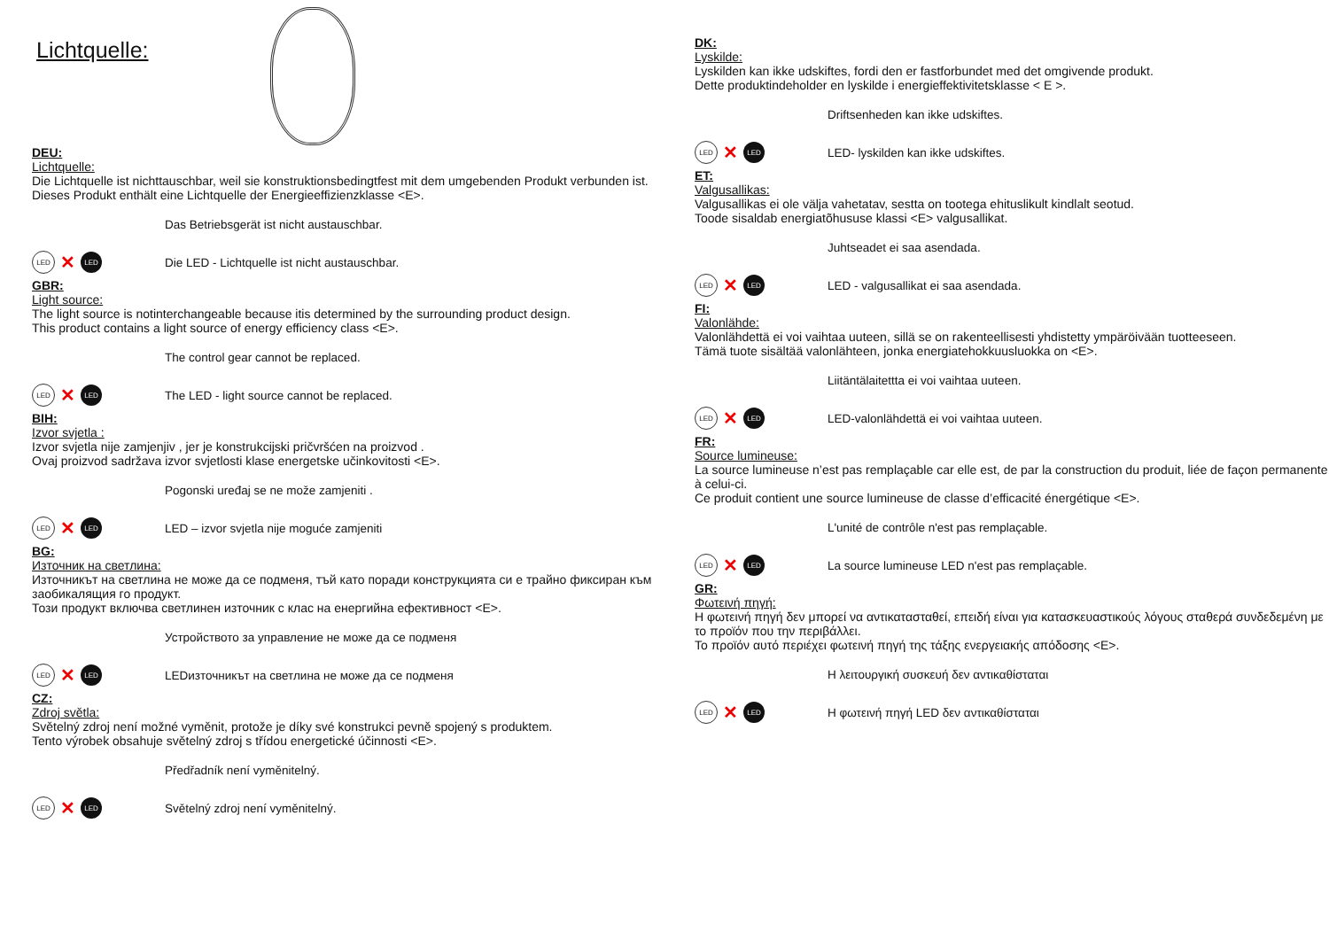Lichtquelle:
DEU:
Lichtquelle:
Die Lichtquelle ist nichttauschbar, weil sie konstruktionsbedingtfest mit dem umgebenden Produkt verbunden ist.
Dieses Produkt enthält eine Lichtquelle der Energieeffizienzklasse <E>.
Das Betriebsgerät ist nicht austauschbar.
LED ✕ LED
Die LED - Lichtquelle ist nicht austauschbar.
GBR:
Light source:
The light source is notinterchangeable because itis determined by the surrounding product design.
This product contains a light source of energy efficiency class <E>.
The control gear cannot be replaced.
LED ✕ LED
The LED - light source cannot be replaced.
BIH:
Izvor svjetla :
Izvor svjetla nije zamjenjiv , jer je konstrukcijski pričvršćen na proizvod .
Ovaj proizvod sadržava izvor svjetlosti klase energetske učinkovitosti <E>.
Pogonski uređaj se ne može zamjeniti .
LED ✕ LED
LED – izvor svjetla nije moguće zamjeniti
BG:
Източник на светлина:
Източникът на светлина не може да се подменя, тъй като поради конструкцията си е трайно фиксиран към заобикалящия го продукт.
Този продукт включва светлинен източник с клас на енергийна ефективност <E>.
Устройството за управление не може да се подменя
LED ✕ LED
LEDизточникът на светлина не може да се подменя
CZ:
Zdroj světla:
Světelný zdroj není možné vyměnit, protože je díky své konstrukci pevně spojený s produktem.
Tento výrobek obsahuje světelný zdroj s třídou energetické účinnosti <E>.
Předřadník není vyměnitelný.
LED ✕ LED
Světelný zdroj není vyměnitelný.
DK:
Lyskilde:
Lyskilden kan ikke udskiftes, fordi den er fastforbundet med det omgivende produkt.
Dette produktindeholder en lyskilde i energieffektivitetsklasse < E >.
Driftsenheden kan ikke udskiftes.
LED ✕ LED
LED- lyskilden kan ikke udskiftes.
ET:
Valgusallikas:
Valgusallikas ei ole välja vahetatav, sestta on tootega ehituslikult kindlalt seotud.
Toode sisaldab energiatõhususe klassi <E> valgusallikat.
Juhtseadet ei saa asendada.
LED ✕ LED
LED - valgusallikat ei saa asendada.
FI:
Valonlähde:
Valonlähdettä ei voi vaihtaa uuteen, sillä se on rakenteellisesti yhdistetty ympäröivään tuotteeseen.
Tämä tuote sisältää valonlähteen, jonka energiatehokkuusluokka on <E>.
Liitäntälaitettta ei voi vaihtaa uuteen.
LED ✕ LED
LED-valonlähdettä ei voi vaihtaa uuteen.
FR:
Source lumineuse:
La source lumineuse n’est pas remplaçable car elle est, de par la construction du produit, liée de façon permanente à celui-ci.
Ce produit contient une source lumineuse de classe d’efficacité énergétique <E>.
L'unité de contrôle n'est pas remplaçable.
LED ✕ LED
La source lumineuse LED n'est pas remplaçable.
GR:
Φωτεινή πηγή:
Η φωτεινή πηγή δεν μπορεί να αντικατασταθεί, επειδή είναι για κατασκευαστικούς λόγους σταθερά συνδεδεμένη με το προϊόν που την περιβάλλει.
Το προϊόν αυτό περιέχει φωτεινή πηγή της τάξης ενεργειακής απόδοσης <E>.
Η λειτουργική συσκευή δεν αντικαθίσταται
LED ✕ LED
Η φωτεινή πηγή LED δεν αντικαθίσταται